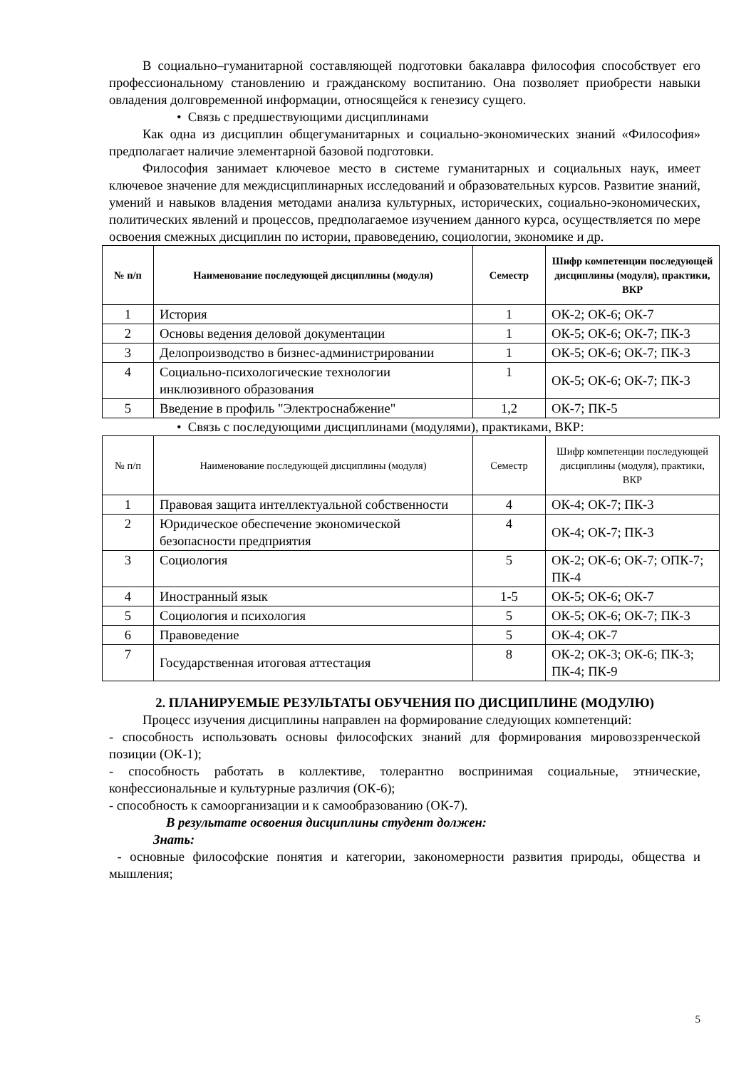В социально–гуманитарной составляющей подготовки бакалавра философия способствует его профессиональному становлению и гражданскому воспитанию. Она позволяет приобрести навыки овладения долговременной информации, относящейся к генезису сущего.
• Связь с предшествующими дисциплинами
Как одна из дисциплин общегуманитарных и социально-экономических знаний «Философия» предполагает наличие элементарной базовой подготовки.
Философия занимает ключевое место в системе гуманитарных и социальных наук, имеет ключевое значение для междисциплинарных исследований и образовательных курсов. Развитие знаний, умений и навыков владения методами анализа культурных, исторических, социально-экономических, политических явлений и процессов, предполагаемое изучением данного курса, осуществляется по мере освоения смежных дисциплин по истории, правоведению, социологии, экономике и др.
| № п/п | Наименование последующей дисциплины (модуля) | Семестр | Шифр компетенции последующей дисциплины (модуля), практики, ВКР |
| --- | --- | --- | --- |
| 1 | История | 1 | ОК-2; ОК-6; ОК-7 |
| 2 | Основы ведения деловой документации | 1 | ОК-5; ОК-6; ОК-7; ПК-3 |
| 3 | Делопроизводство в бизнес-администрировании | 1 | ОК-5; ОК-6; ОК-7; ПК-3 |
| 4 | Социально-психологические технологии инклюзивного образования | 1 | ОК-5; ОК-6; ОК-7; ПК-3 |
| 5 | Введение в профиль "Электроснабжение" | 1,2 | ОК-7; ПК-5 |
• Связь с последующими дисциплинами (модулями), практиками, ВКР:
| № п/п | Наименование последующей дисциплины (модуля) | Семестр | Шифр компетенции последующей дисциплины (модуля), практики, ВКР |
| --- | --- | --- | --- |
| 1 | Правовая защита интеллектуальной собственности | 4 | ОК-4; ОК-7; ПК-3 |
| 2 | Юридическое обеспечение экономической безопасности предприятия | 4 | ОК-4; ОК-7; ПК-3 |
| 3 | Социология | 5 | ОК-2; ОК-6; ОК-7; ОПК-7; ПК-4 |
| 4 | Иностранный язык | 1-5 | ОК-5; ОК-6; ОК-7 |
| 5 | Социология и психология | 5 | ОК-5; ОК-6; ОК-7; ПК-3 |
| 6 | Правоведение | 5 | ОК-4; ОК-7 |
| 7 | Государственная итоговая аттестация | 8 | ОК-2; ОК-3; ОК-6; ПК-3; ПК-4; ПК-9 |
2. ПЛАНИРУЕМЫЕ РЕЗУЛЬТАТЫ ОБУЧЕНИЯ ПО ДИСЦИПЛИНЕ (МОДУЛЮ)
Процесс изучения дисциплины направлен на формирование следующих компетенций:
- способность использовать основы философских знаний для формирования мировоззренческой позиции (ОК-1);
- способность работать в коллективе, толерантно воспринимая социальные, этнические, конфессиональные и культурные различия (ОК-6);
- способность к самоорганизации и к самообразованию (ОК-7).
В результате освоения дисциплины студент должен:
Знать:
- основные философские понятия и категории, закономерности развития природы, общества и мышления;
5